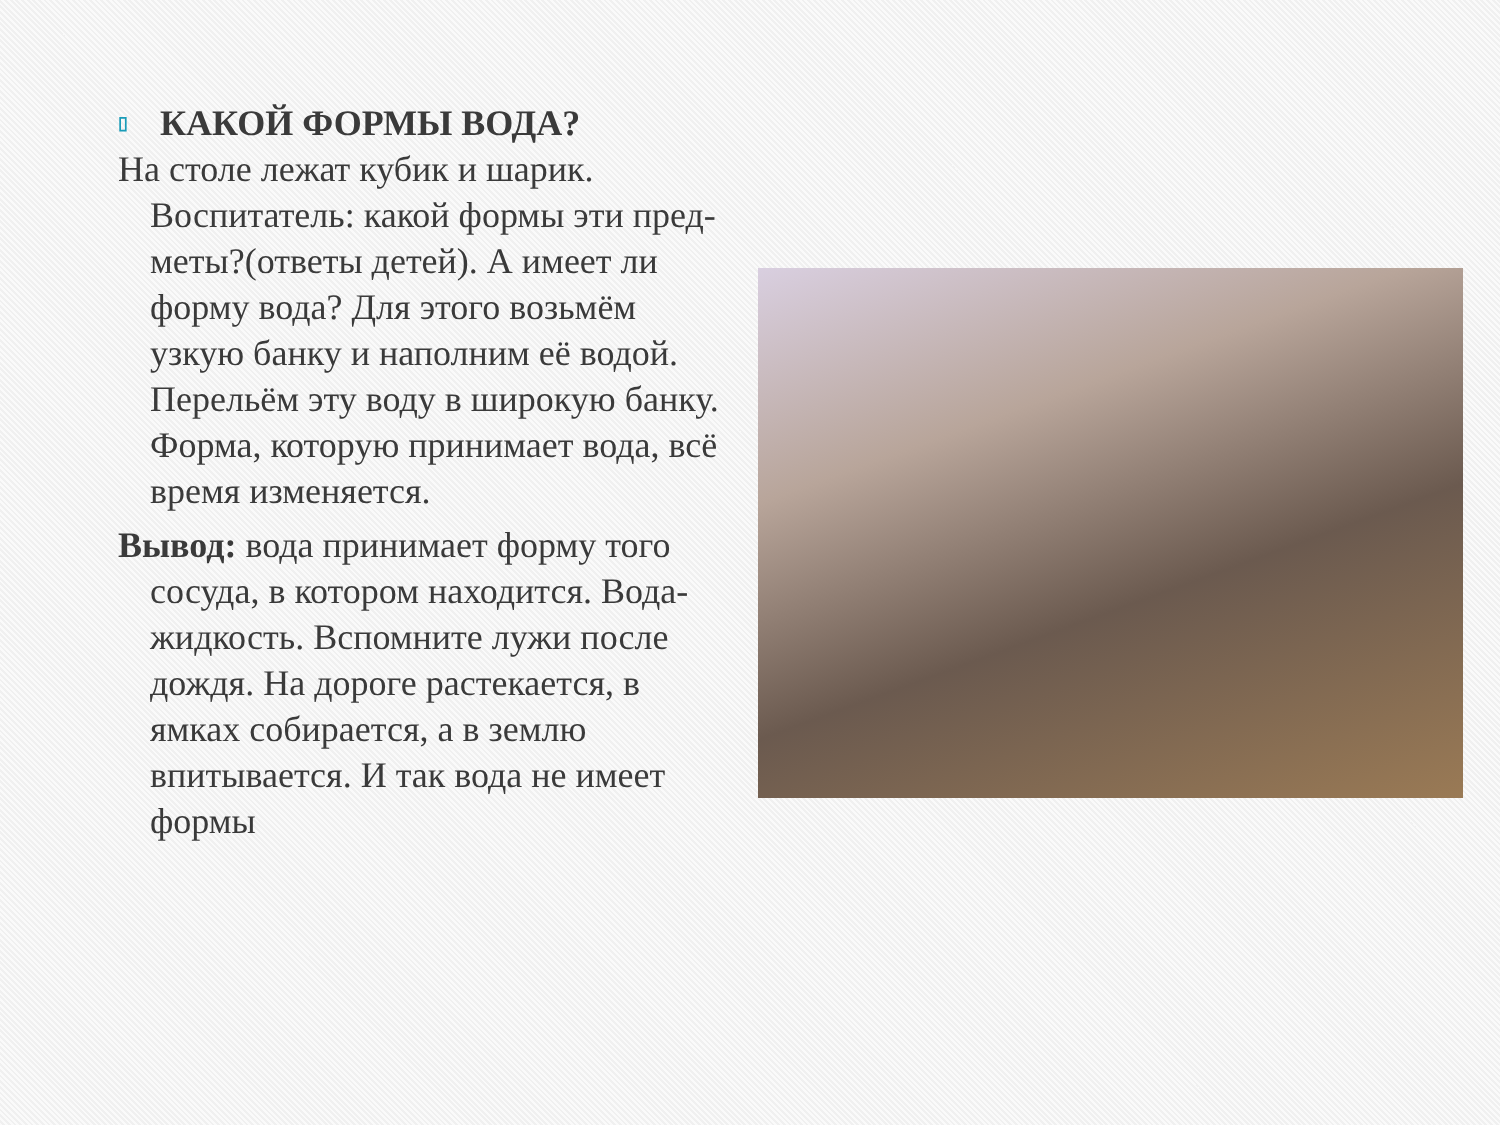▯ КАКОЙ ФОРМЫ ВОДА?
На столе лежат кубик и шарик. Воспитатель: какой формы эти пред- меты?(ответы детей). А имеет ли форму вода? Для этого возьмём узкую банку и наполним её водой. Перельём эту воду в широкую банку. Форма, которую принимает вода, всё время изменяется.
Вывод: вода принимает форму того сосуда, в котором находится. Вода- жидкость. Вспомните лужи после дождя. На дороге растекается, в ямках собирается, а в землю впитывается. И так вода не имеет формы